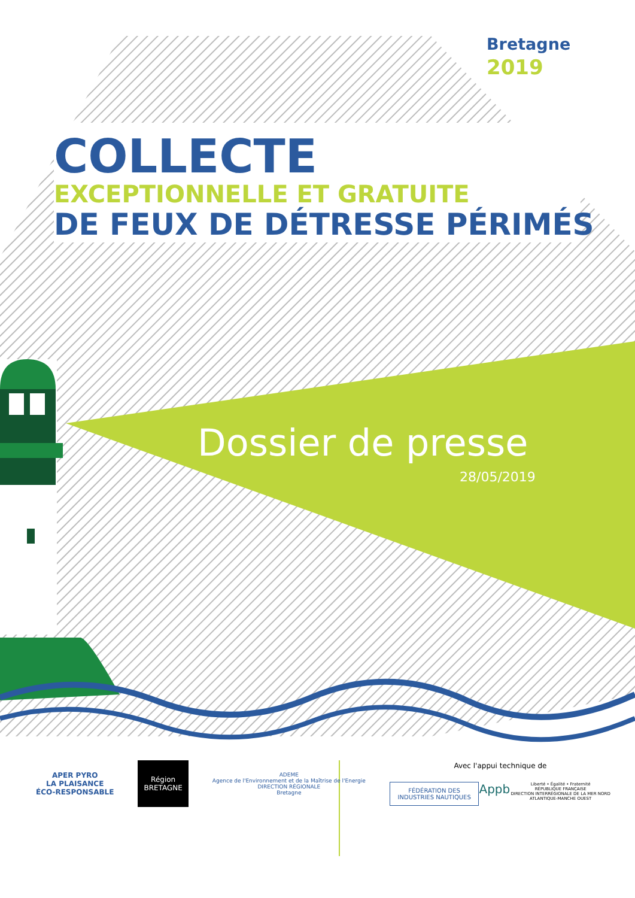Bretagne
2019
COLLECTE
EXCEPTIONNELLE ET GRATUITE
DE FEUX DE DÉTRESSE PÉRIMÉS
Dossier de presse
28/05/2019
APER PYRO
LA PLAISANCE
ÉCO-RESPONSABLE
Région
BRETAGNE
ADEME
Agence de l'Environnement et de la Maîtrise de l'Energie
DIRECTION RÉGIONALE
Bretagne
Avec l'appui technique de
FÉDÉRATION DES INDUSTRIES NAUTIQUES
Appb
Liberté • Égalité • Fraternité
RÉPUBLIQUE FRANÇAISE
DIRECTION INTERRÉGIONALE DE LA MER NORD ATLANTIQUE-MANCHE OUEST